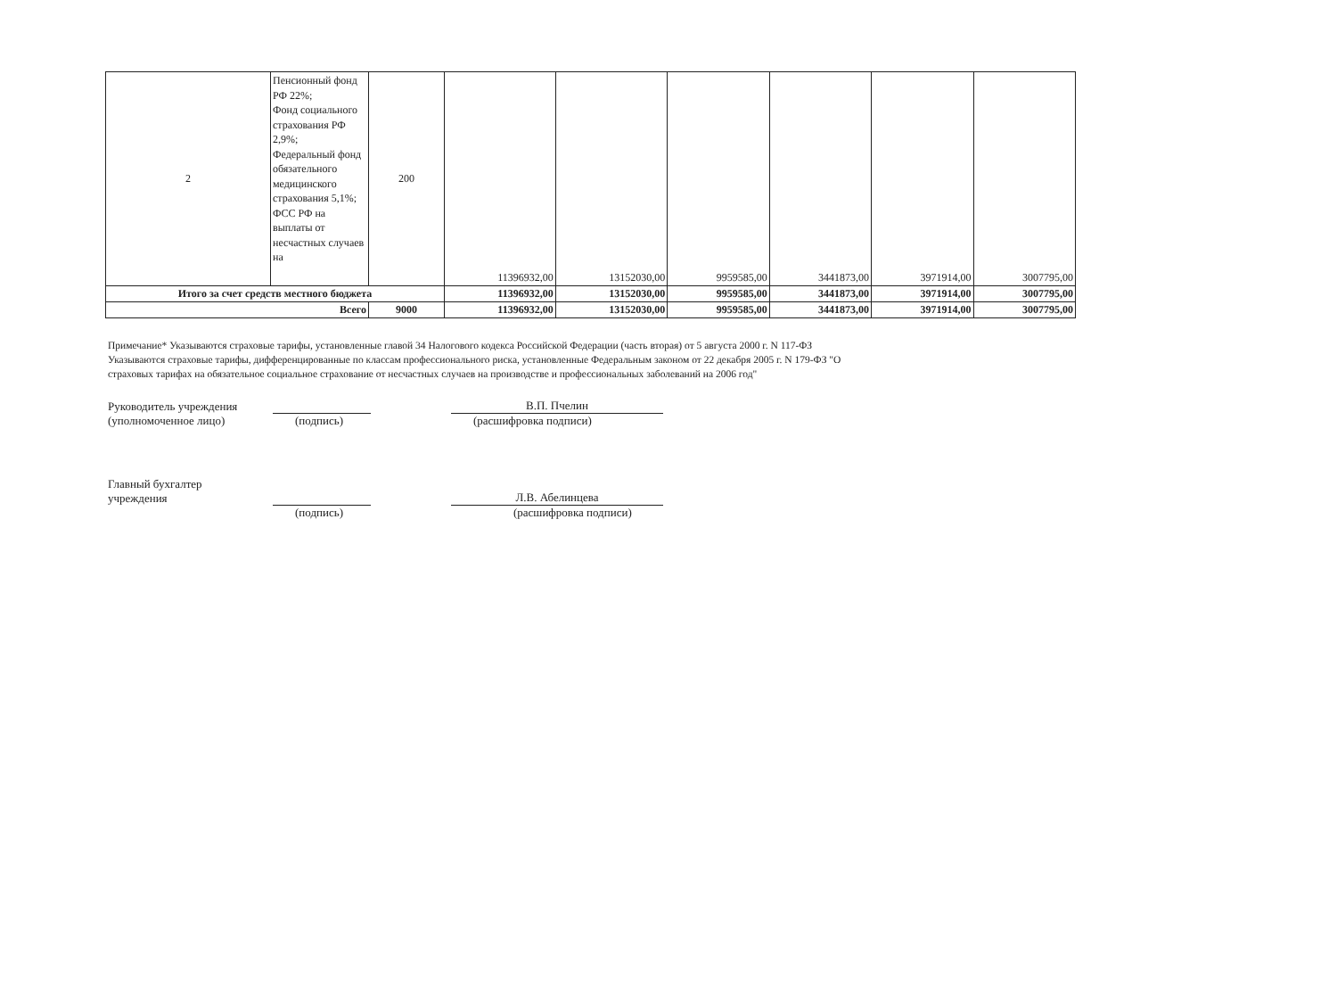| 2 | Пенсионный фонд РФ 22%; Фонд социального страхования РФ 2,9%; Федеральный фонд обязательного медицинского страхования 5,1%; ФСС РФ на выплаты от несчастных случаев на | 200 | 11396932,00 | 13152030,00 | 9959585,00 | 3441873,00 | 3971914,00 | 3007795,00 |
| Итого за счет средств местного бюджета | | | 11396932,00 | 13152030,00 | 9959585,00 | 3441873,00 | 3971914,00 | 3007795,00 |
| Всего | | 9000 | 11396932,00 | 13152030,00 | 9959585,00 | 3441873,00 | 3971914,00 | 3007795,00 |
Примечание* Указываются страховые тарифы, установленные главой 34 Налогового кодекса Российской Федерации (часть вторая) от 5 августа 2000 г. N 117-ФЗ
Указываются страховые тарифы, дифференцированные по классам профессионального риска, установленные Федеральным законом от 22 декабря 2005 г. N 179-ФЗ "О страховых тарифах на обязательное социальное страхование от несчастных случаев на производстве и профессиональных заболеваний на 2006 год"
Руководитель учреждения
В.П. Пчелин
(уполномоченное лицо) (подпись) (расшифровка подписи)
Главный бухгалтер
учреждения
Л.В. Абелинцева
(подпись) (расшифровка подписи)